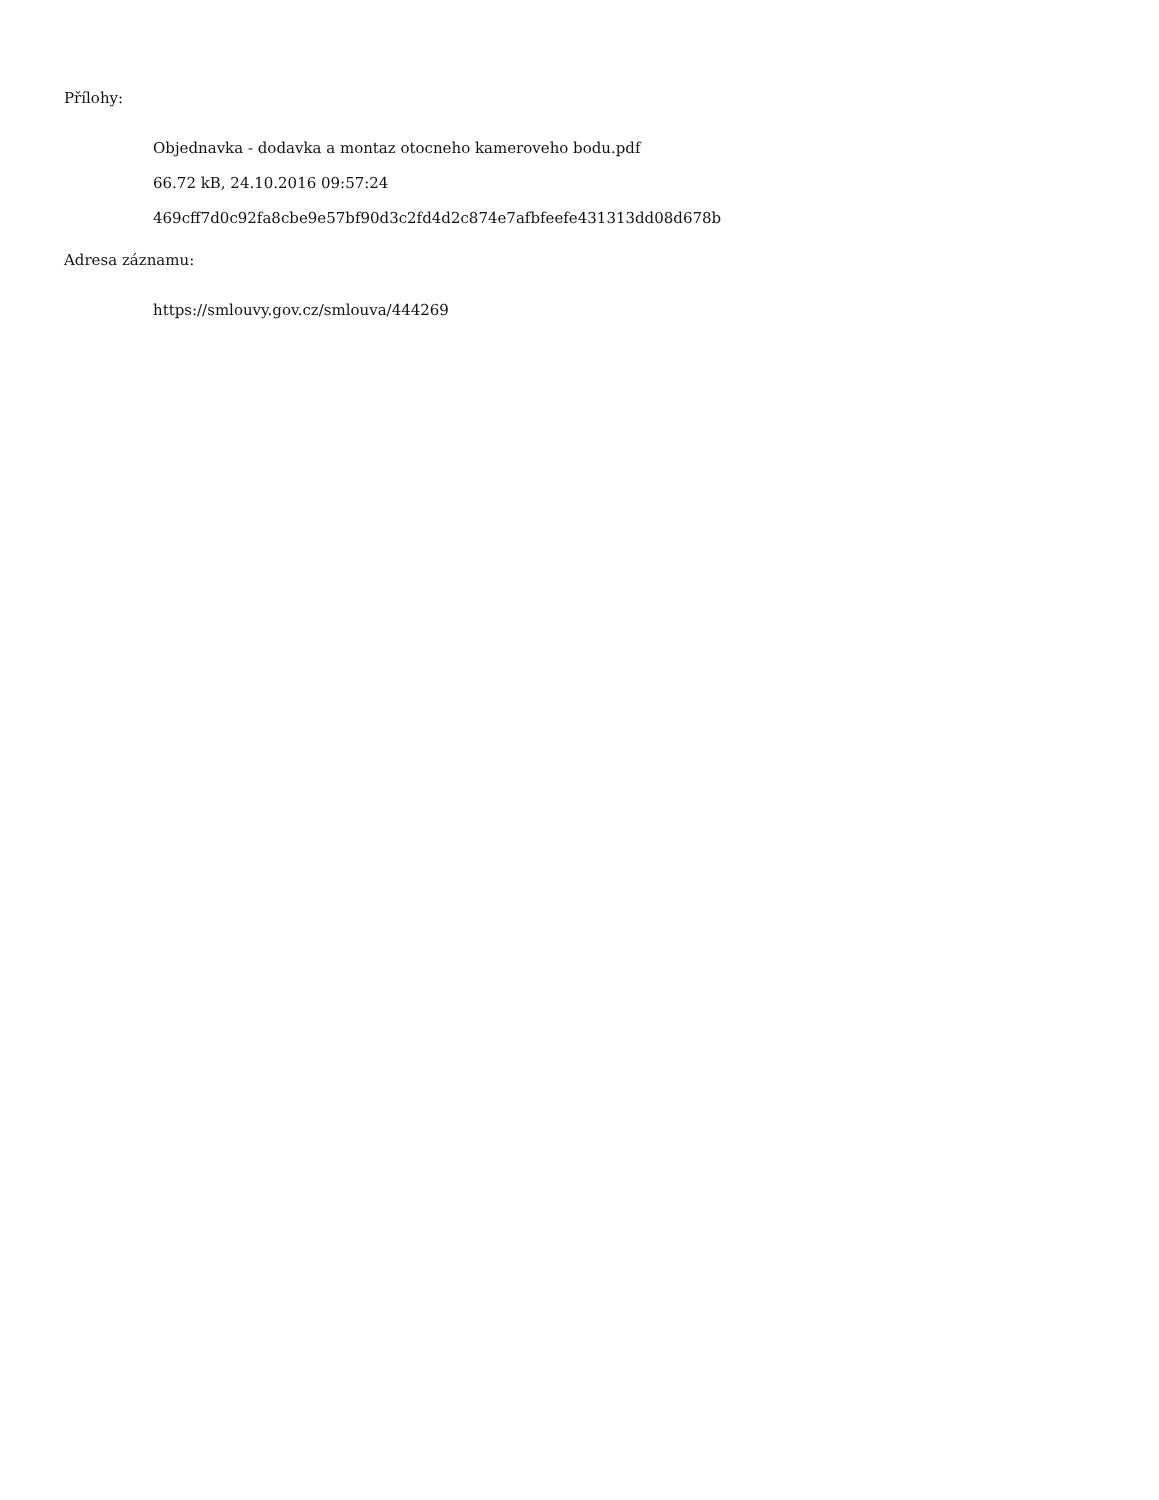Přílohy:
Objednavka - dodavka a montaz otocneho kameroveho bodu.pdf
66.72 kB, 24.10.2016 09:57:24
469cff7d0c92fa8cbe9e57bf90d3c2fd4d2c874e7afbfeefe431313dd08d678b
Adresa záznamu:
https://smlouvy.gov.cz/smlouva/444269